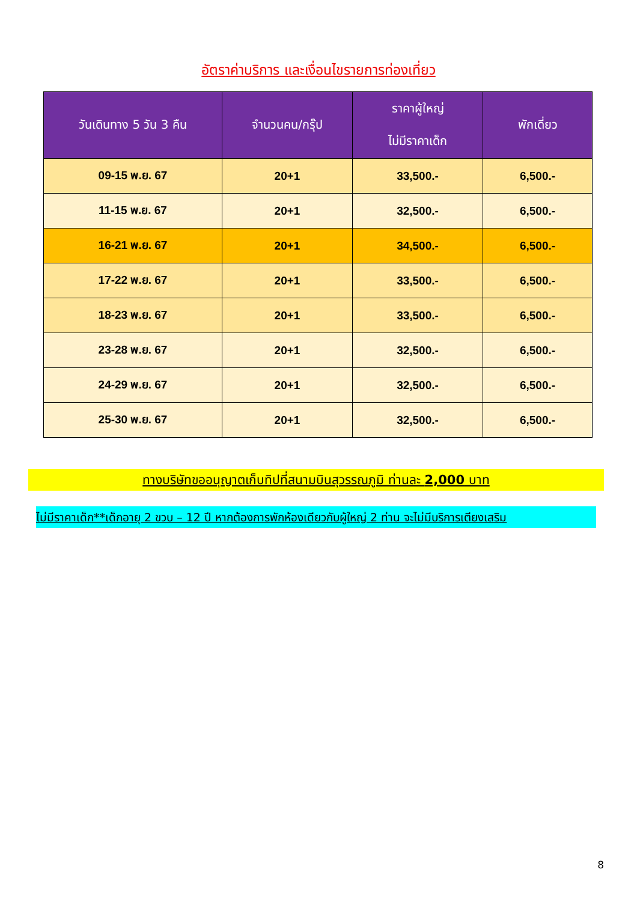อัตราค่าบริการ และเงื่อนไขรายการท่องเที่ยว
| วันเดินทาง 5 วัน 3 คืน | จำนวนคน/กรุ๊ป | ราคาผู้ใหญ่ ไม่มีราคาเด็ก | พักเดี่ยว |
| --- | --- | --- | --- |
| 09-15 พ.ย. 67 | 20+1 | 33,500.- | 6,500.- |
| 11-15 พ.ย. 67 | 20+1 | 32,500.- | 6,500.- |
| 16-21 พ.ย. 67 | 20+1 | 34,500.- | 6,500.- |
| 17-22 พ.ย. 67 | 20+1 | 33,500.- | 6,500.- |
| 18-23 พ.ย. 67 | 20+1 | 33,500.- | 6,500.- |
| 23-28 พ.ย. 67 | 20+1 | 32,500.- | 6,500.- |
| 24-29 พ.ย. 67 | 20+1 | 32,500.- | 6,500.- |
| 25-30 พ.ย. 67 | 20+1 | 32,500.- | 6,500.- |
ทางบริษัทขออนุญาตเก็บทิปที่สนามบินสุวรรณภูมิ ท่านละ 2,000 บาท
ไม่มีราคาเด็ก**เด็กอายุ 2 ขวบ – 12 ปี หากต้องการพักห้องเดียวกับผู้ใหญ่ 2 ท่าน จะไม่มีบริการเตียงเสริม
8